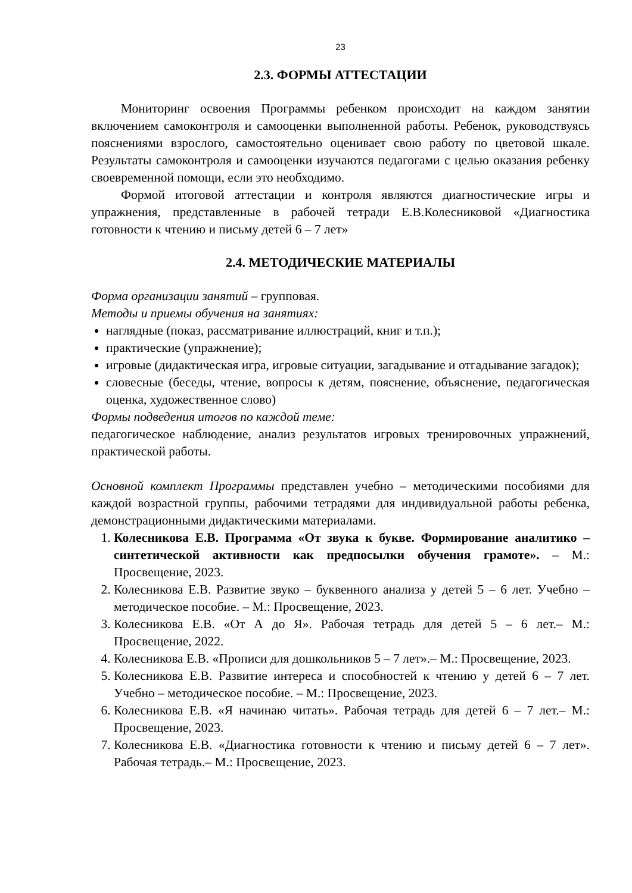23
2.3. ФОРМЫ АТТЕСТАЦИИ
Мониторинг освоения Программы ребенком происходит на каждом занятии включением самоконтроля и самооценки выполненной работы. Ребенок, руководствуясь пояснениями взрослого, самостоятельно оценивает свою работу по цветовой шкале. Результаты самоконтроля и самооценки изучаются педагогами с целью оказания ребенку своевременной помощи, если это необходимо.
Формой итоговой аттестации и контроля являются диагностические игры и упражнения, представленные в рабочей тетради Е.В.Колесниковой «Диагностика готовности к чтению и письму детей 6 – 7 лет»
2.4. МЕТОДИЧЕСКИЕ МАТЕРИАЛЫ
Форма организации занятий – групповая.
Методы и приемы обучения на занятиях:
наглядные (показ, рассматривание иллюстраций, книг и т.п.);
практические (упражнение);
игровые (дидактическая игра, игровые ситуации, загадывание и отгадывание загадок);
словесные (беседы, чтение, вопросы к детям, пояснение, объяснение, педагогическая оценка, художественное слово)
Формы подведения итогов по каждой теме:
педагогическое наблюдение, анализ результатов игровых тренировочных упражнений, практической работы.
Основной комплект Программы представлен учебно – методическими пособиями для каждой возрастной группы, рабочими тетрадями для индивидуальной работы ребенка, демонстрационными дидактическими материалами.
1. Колесникова Е.В. Программа «От звука к букве. Формирование аналитико – синтетической активности как предпосылки обучения грамоте». – М.: Просвещение, 2023.
2. Колесникова Е.В. Развитие звуко – буквенного анализа у детей 5 – 6 лет. Учебно – методическое пособие. – М.: Просвещение, 2023.
3. Колесникова Е.В. «От А до Я». Рабочая тетрадь для детей 5 – 6 лет.– М.: Просвещение, 2022.
4. Колесникова Е.В. «Прописи для дошкольников 5 – 7 лет».– М.: Просвещение, 2023.
5. Колесникова Е.В. Развитие интереса и способностей к чтению у детей 6 – 7 лет. Учебно – методическое пособие. – М.: Просвещение, 2023.
6. Колесникова Е.В. «Я начинаю читать». Рабочая тетрадь для детей 6 – 7 лет.– М.: Просвещение, 2023.
7. Колесникова Е.В. «Диагностика готовности к чтению и письму детей 6 – 7 лет». Рабочая тетрадь.– М.: Просвещение, 2023.